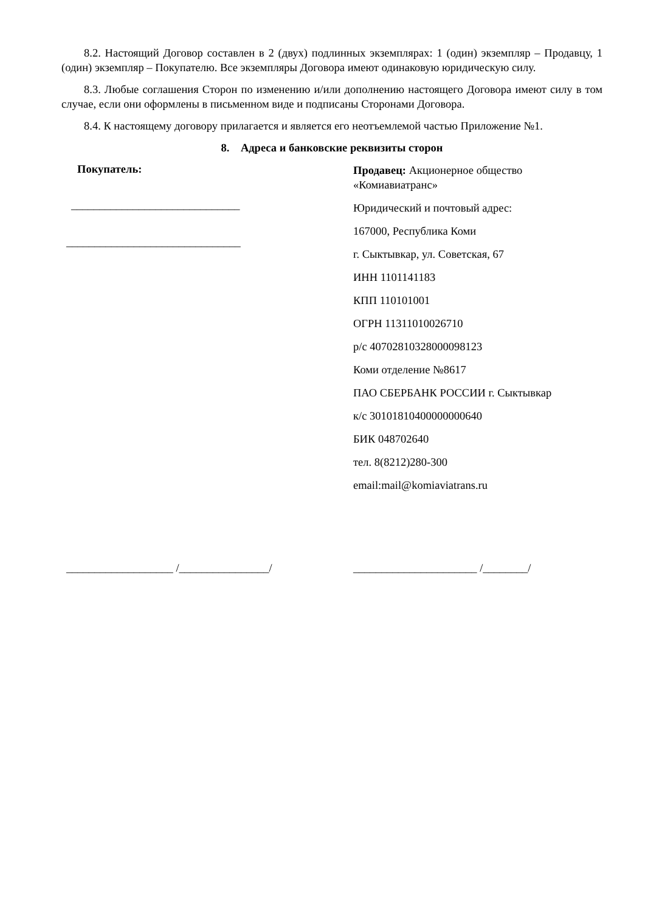8.2. Настоящий Договор составлен в 2 (двух) подлинных экземплярах: 1 (один) экземпляр – Продавцу, 1 (один) экземпляр – Покупателю. Все экземпляры Договора имеют одинаковую юридическую силу.
8.3. Любые соглашения Сторон по изменению и/или дополнению настоящего Договора имеют силу в том случае, если они оформлены в письменном виде и подписаны Сторонами Договора.
8.4. К настоящему договору прилагается и является его неотъемлемой частью Приложение №1.
8. Адреса и банковские реквизиты сторон
Покупатель:
______________________________
_______________________________
Продавец: Акционерное общество
«Комиавиатранс»
Юридический и почтовый адрес:
167000, Республика Коми
г. Сыктывкар, ул. Советская, 67
ИНН 1101141183
КПП 110101001
ОГРН 11311010026710
р/с 40702810328000098123
Коми отделение №8617
ПАО СБЕРБАНК РОССИИ г. Сыктывкар
к/с 30101810400000000640
БИК 048702640
тел. 8(8212)280-300
email:mail@komiaviatrans.ru
___________________ /________________/ ______________________ /________/